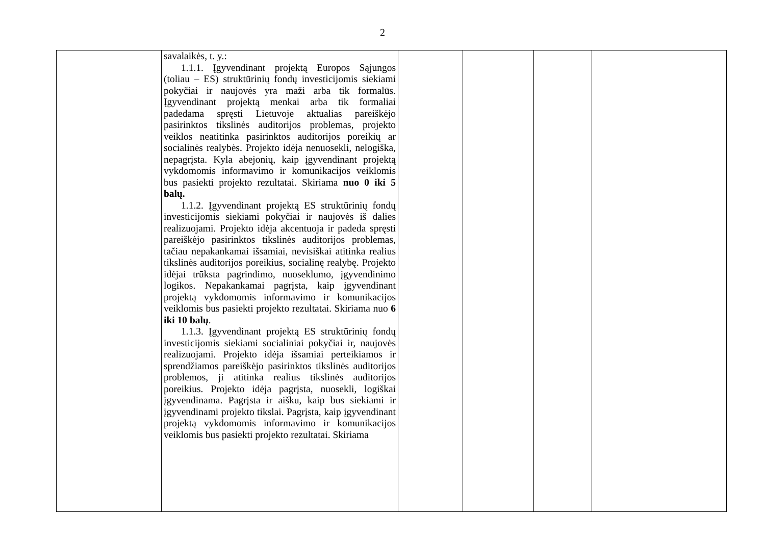2
| | savalaikės, t. y.: 1.1.1. Įgyvendinant projektą Europos Sąjungos (toliau – ES) struktūrinių fondų investicijomis siekiami pokyčiai ir naujovės yra maži arba tik formalūs. Įgyvendinant projektą menkai arba tik formaliai padedama spręsti Lietuvoje aktualias pareiškėjo pasirinktos tikslinės auditorijos problemas, projekto veiklos neatitinka pasirinktos auditorijos poreikių ar socialinės realybės. Projekto idėja nenuosekli, nelogiška, nepagrįsta. Kyla abejonių, kaip įgyvendinant projektą vykdomomis informavimo ir komunikacijos veiklomis bus pasiekti projekto rezultatai. Skiriama nuo 0 iki 5 balų. 1.1.2. Įgyvendinant projektą ES struktūrinių fondų investicijomis siekiami pokyčiai ir naujovės iš dalies realizuojami. Projekto idėja akcentuoja ir padeda spręsti pareiškėjo pasirinktos tikslinės auditorijos problemas, tačiau nepakankamai išsamiai, nevisiškai atitinka realius tikslinės auditorijos poreikius, socialinę realybę. Projekto idėjai trūksta pagrindimo, nuoseklumo, įgyvendinimo logikos. Nepakankamai pagrįsta, kaip įgyvendinant projektą vykdomomis informavimo ir komunikacijos veiklomis bus pasiekti projekto rezultatai. Skiriama nuo 6 iki 10 balų . 1.1.3. Įgyvendinant projektą ES struktūrinių fondų investicijomis siekiami socialiniai pokyčiai ir, naujovės realizuojami. Projekto idėja išsamiai perteikiamos ir sprendžiamos pareiškėjo pasirinktos tikslinės auditorijos problemos, ji atitinka realius tikslinės auditorijos poreikius. Projekto idėja pagrįsta, nuosekli, logiškai įgyvendinama. Pagrįsta ir aišku, kaip bus siekiami ir įgyvendinami projekto tikslai. Pagrįsta, kaip įgyvendinant projektą vykdomomis informavimo ir komunikacijos veiklomis bus pasiekti projekto rezultatai. Skiriama | | | | |